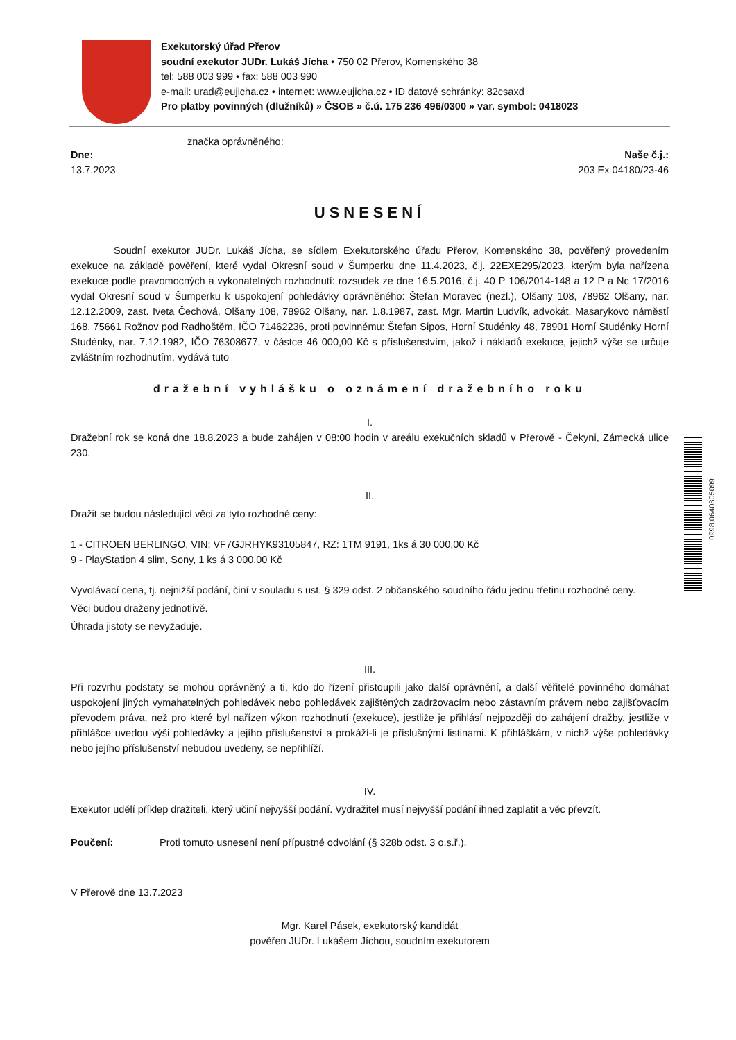Exekutorský úřad Přerov
soudní exekutor JUDr. Lukáš Jícha • 750 02 Přerov, Komenského 38
tel: 588 003 999 • fax: 588 003 990
e-mail: urad@eujicha.cz • internet: www.eujicha.cz • ID datové schránky: 82csaxd
Pro platby povinných (dlužníků) » ČSOB » č.ú. 175 236 496/0300 » var. symbol: 0418023
značka oprávněného:
Dne: Naše č.j.:
13.7.2023 203 Ex 04180/23-46
USNESENÍ
Soudní exekutor JUDr. Lukáš Jícha, se sídlem Exekutorského úřadu Přerov, Komenského 38, pověřený provedením exekuce na základě pověření, které vydal Okresní soud v Šumperku dne 11.4.2023, č.j. 22EXE295/2023, kterým byla nařízena exekuce podle pravomocných a vykonatelných rozhodnutí: rozsudek ze dne 16.5.2016, č.j. 40 P 106/2014-148 a 12 P a Nc 17/2016 vydal Okresní soud v Šumperku k uspokojení pohledávky oprávněného: Štefan Moravec (nezl.), Olšany 108, 78962 Olšany, nar. 12.12.2009, zast. Iveta Čechová, Olšany 108, 78962 Olšany, nar. 1.8.1987, zast. Mgr. Martin Ludvík, advokát, Masarykovo náměstí 168, 75661 Rožnov pod Radhoštěm, IČO 71462236, proti povinnému: Štefan Sipos, Horní Studénky 48, 78901 Horní Studénky Horní Studénky, nar. 7.12.1982, IČO 76308677, v částce 46 000,00 Kč s příslušenstvím, jakož i nákladů exekuce, jejichž výše se určuje zvláštním rozhodnutím, vydává tuto
dražební vyhlášku o oznámení dražebního roku
I.
Dražební rok se koná dne 18.8.2023 a bude zahájen v 08:00 hodin v areálu exekučních skladů v Přerově - Čekyni, Zámecká ulice 230.
II.
Dražit se budou následující věci za tyto rozhodné ceny:
1 - CITROEN BERLINGO, VIN: VF7GJRHYK93105847, RZ: 1TM 9191, 1ks á 30 000,00 Kč
9 - PlayStation 4 slim, Sony, 1 ks á 3 000,00 Kč
Vyvolávací cena, tj. nejnižší podání, činí v souladu s ust. § 329 odst. 2 občanského soudního řádu jednu třetinu rozhodné ceny.
Věci budou draženy jednotlivě.
Úhrada jistoty se nevyžaduje.
III.
Při rozvrhu podstaty se mohou oprávněný a ti, kdo do řízení přistoupili jako další oprávnění, a další věřitelé povinného domáhat uspokojení jiných vymahatelných pohledávek nebo pohledávek zajištěných zadržovacím nebo zástavním právem nebo zajišťovacím převodem práva, než pro které byl nařízen výkon rozhodnutí (exekuce), jestliže je přihlásí nejpozději do zahájení dražby, jestliže v přihlášce uvedou výši pohledávky a jejího příslušenství a prokáží-li je příslušnými listinami. K přihláškám, v nichž výše pohledávky nebo jejího příslušenství nebudou uvedeny, se nepřihlíží.
IV.
Exekutor udělí příklep dražiteli, který učiní nejvyšší podání. Vydražitel musí nejvyšší podání ihned zaplatit a věc převzít.
Poučení: Proti tomuto usnesení není přípustné odvolání (§ 328b odst. 3 o.s.ř.).
V Přerově dne 13.7.2023
Mgr. Karel Pásek, exekutorský kandidát
pověřen JUDr. Lukášem Jíchou, soudním exekutorem
0998.0640805099